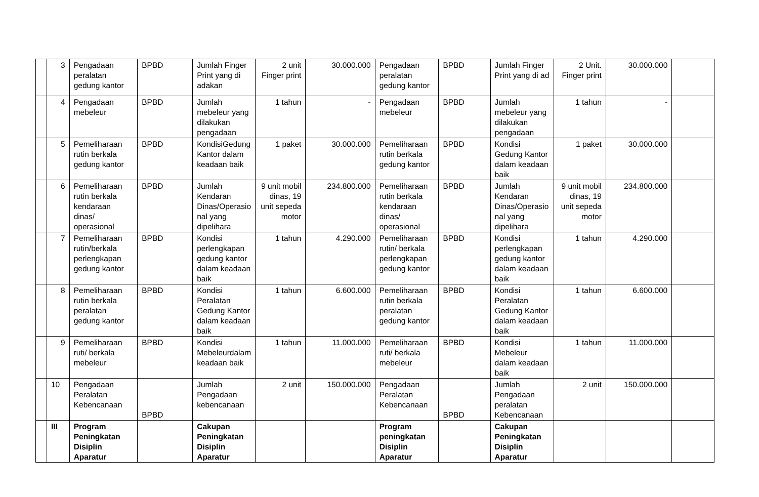| | 3 | Pengadaan peralatan gedung kantor | BPBD | Jumlah Finger Print yang di adakan | 2 unit Finger print | 30.000.000 | Pengadaan peralatan gedung kantor | BPBD | Jumlah Finger Print yang di ad | 2 Unit. Finger print | 30.000.000 | |
| | 4 | Pengadaan mebeleur | BPBD | Jumlah mebeleur yang dilakukan pengadaan | 1 tahun | - | Pengadaan mebeleur | BPBD | Jumlah mebeleur yang dilakukan pengadaan | 1 tahun | - | |
| | 5 | Pemeliharaan rutin berkala gedung kantor | BPBD | KondisiGedung Kantor dalam keadaan baik | 1 paket | 30.000.000 | Pemeliharaan rutin berkala gedung kantor | BPBD | Kondisi Gedung Kantor dalam keadaan baik | 1 paket | 30.000.000 | |
| | 6 | Pemeliharaan rutin berkala kendaraan dinas/ operasional | BPBD | Jumlah Kendaran Dinas/Operasio nal yang dipelihara | 9 unit mobil dinas, 19 unit sepeda motor | 234.800.000 | Pemeliharaan rutin berkala kendaraan dinas/ operasional | BPBD | Jumlah Kendaran Dinas/Operasio nal yang dipelihara | 9 unit mobil dinas, 19 unit sepeda motor | 234.800.000 | |
| | 7 | Pemeliharaan rutin/berkala perlengkapan gedung kantor | BPBD | Kondisi perlengkapan gedung kantor dalam keadaan baik | 1 tahun | 4.290.000 | Pemeliharaan rutin/ berkala perlengkapan gedung kantor | BPBD | Kondisi perlengkapan gedung kantor dalam keadaan baik | 1 tahun | 4.290.000 | |
| | 8 | Pemeliharaan rutin berkala peralatan gedung kantor | BPBD | Kondisi Peralatan Gedung Kantor dalam keadaan baik | 1 tahun | 6.600.000 | Pemeliharaan rutin berkala peralatan gedung kantor | BPBD | Kondisi Peralatan Gedung Kantor dalam keadaan baik | 1 tahun | 6.600.000 | |
| | 9 | Pemeliharaan ruti/ berkala mebeleur | BPBD | Kondisi Mebeleurdalam keadaan baik | 1 tahun | 11.000.000 | Pemeliharaan ruti/ berkala mebeleur | BPBD | Kondisi Mebeleur dalam keadaan baik | 1 tahun | 11.000.000 | |
| | 10 | Pengadaan Peralatan Kebencanaan | BPBD | Jumlah Pengadaan kebencanaan | 2 unit | 150.000.000 | Pengadaan Peralatan Kebencanaan | BPBD | Jumlah Pengadaan peralatan Kebencanaan | 2 unit | 150.000.000 | |
| | III | Program Peningkatan Disiplin Aparatur | | Cakupan Peningkatan Disiplin Aparatur | | | Program peningkatan Disiplin Aparatur | | Cakupan Peningkatan Disiplin Aparatur | | | |